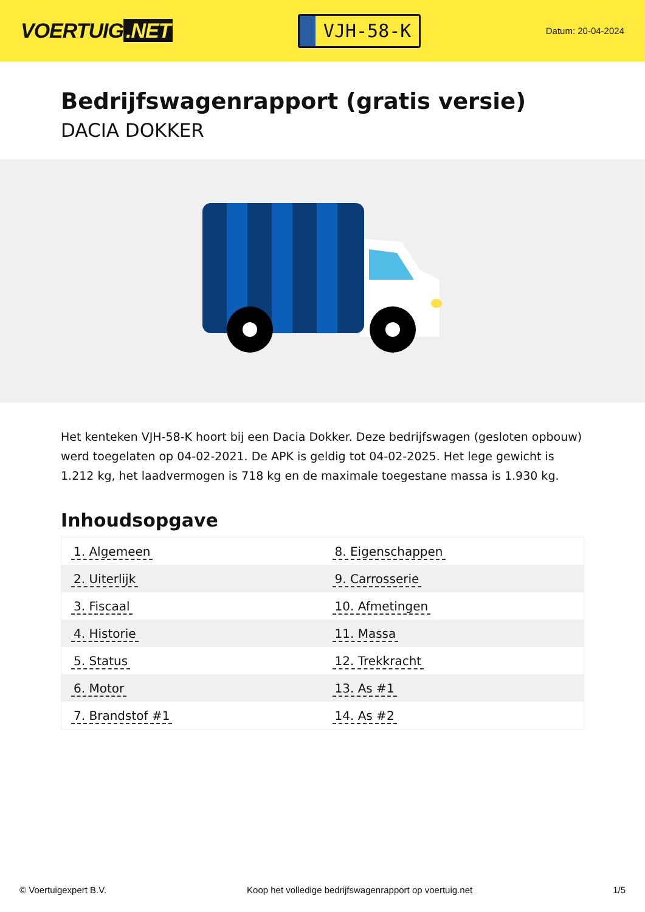VOERTUIG.NET
VJH-58-K
Datum: 20-04-2024
Bedrijfswagenrapport (gratis versie)
DACIA DOKKER
Het kenteken VJH-58-K hoort bij een Dacia Dokker. Deze bedrijfswagen (gesloten opbouw) werd toegelaten op 04-02-2021. De APK is geldig tot 04-02-2025. Het lege gewicht is 1.212 kg, het laadvermogen is 718 kg en de maximale toegestane massa is 1.930 kg.
Inhoudsopgave
| 1. Algemeen | 8. Eigenschappen |
| 2. Uiterlijk | 9. Carrosserie |
| 3. Fiscaal | 10. Afmetingen |
| 4. Historie | 11. Massa |
| 5. Status | 12. Trekkracht |
| 6. Motor | 13. As #1 |
| 7. Brandstof #1 | 14. As #2 |
© Voertuigexpert B.V. Koop het volledige bedrijfswagenrapport op voertuig.net 1/5